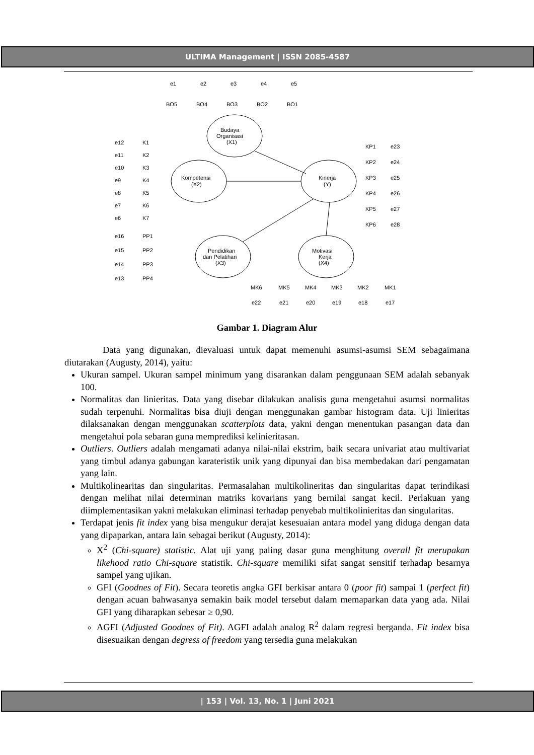ULTIMA Management | ISSN 2085-4587
Budaya
Organisasi
(X1)
Kompetensi
(X2)
Kinerja
(Y)
Pendidikan
dan Pelatihan
(X3)
Motivasi
Kerja
(X4)
BO5
BO4
BO3
BO2
BO1
e1
e2
e3
e4
e5
e12
K1
e11
K2
e10
K3
e9
K4
e8
K5
e7
K6
e6
K7
e16
PP1
e15
PP2
e14
PP3
e13
PP4
KP1
e23
KP2
e24
KP3
e25
KP4
e26
KP5
e27
KP6
e28
MK6
MK5
MK4
MK3
MK2
MK1
e22
e21
e20
e19
e18
e17
Gambar 1. Diagram Alur
Data yang digunakan, dievaluasi untuk dapat memenuhi asumsi-asumsi SEM sebagaimana diutarakan (Augusty, 2014), yaitu:
Ukuran sampel. Ukuran sampel minimum yang disarankan dalam penggunaan SEM adalah sebanyak 100.
Normalitas dan linieritas. Data yang disebar dilakukan analisis guna mengetahui asumsi normalitas sudah terpenuhi. Normalitas bisa diuji dengan menggunakan gambar histogram data. Uji linieritas dilaksanakan dengan menggunakan scatterplots data, yakni dengan menentukan pasangan data dan mengetahui pola sebaran guna memprediksi kelinieritasan.
Outliers. Outliers adalah mengamati adanya nilai-nilai ekstrim, baik secara univariat atau multivariat yang timbul adanya gabungan karateristik unik yang dipunyai dan bisa membedakan dari pengamatan yang lain.
Multikolinearitas dan singularitas. Permasalahan multikolineritas dan singularitas dapat terindikasi dengan melihat nilai determinan matriks kovarians yang bernilai sangat kecil. Perlakuan yang diimplementasikan yakni melakukan eliminasi terhadap penyebab multikolinieritas dan singularitas.
Terdapat jenis fit index yang bisa mengukur derajat kesesuaian antara model yang diduga dengan data yang dipaparkan, antara lain sebagai berikut (Augusty, 2014):
X<sup>2</sup> (Chi-square) statistic. Alat uji yang paling dasar guna menghitung overall fit merupakan likehood ratio Chi-square statistik. Chi-square memiliki sifat sangat sensitif terhadap besarnya sampel yang ujikan.
GFI (Goodnes of Fit). Secara teoretis angka GFI berkisar antara 0 (poor fit) sampai 1 (perfect fit) dengan acuan bahwasanya semakin baik model tersebut dalam memaparkan data yang ada. Nilai GFI yang diharapkan sebesar ≥ 0,90.
AGFI (Adjusted Goodnes of Fit). AGFI adalah analog R<sup>2</sup> dalam regresi berganda. Fit index bisa disesuaikan dengan degress of freedom yang tersedia guna melakukan
| 153 | Vol. 13, No. 1 | Juni 2021